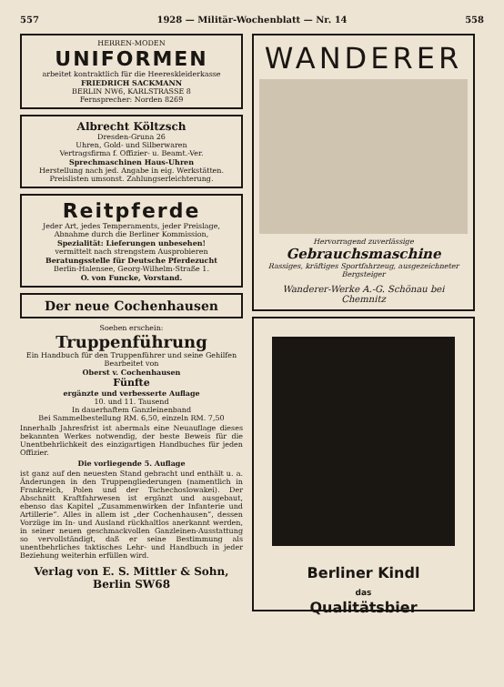557 1928 — Militär-Wochenblatt — Nr. 14 558
HERREN-MODEN
UNIFORMEN
arbeitet kontraktlich für die Heereskleiderkasse
FRIEDRICH SACKMANN
BERLIN NW6, KARLSTRASSE 8
Fernsprecher: Norden 8269
Albrecht Költzsch
Dresden-Gruna 26
Uhren, Gold- und Silberwaren
Vertragsfirma f. Offizier- u. Beamt.-Ver.
Sprechmaschinen Haus-Uhren
Herstellung nach jed. Angabe in eig. Werkstätten. Preislisten umsonst. Zahlungserleichterung.
Reitpferde
Jeder Art, jedes Temperaments, jeder Preislage, Abnahme durch die Berliner Kommission,
Spezialität: Lieferungen unbesehen!
vermittelt nach strengstem Ausprobieren
Beratungsstelle für Deutsche Pferdezucht
Berlin-Halensee, Georg-Wilhelm-Straße 1.
O. von Funcke, Vorstand.
Der neue Cochenhausen
Soeben erschein:
Truppenführung
Ein Handbuch für den Truppenführer und seine Gehilfen
Bearbeitet von
Oberst v. Cochenhausen
Fünfte
ergänzte und verbesserte Auflage
10. und 11. Tausend
In dauerhaftem Ganzleinenband
Bei Sammelbestellung RM. 6,50, einzeln RM. 7,50
Innerhalb Jahresfrist ist abermals eine Neuauflage dieses bekannten Werkes notwendig, der beste Beweis für die Unentbehrlichkeit des einzigartigen Handbuches für jeden Offizier.
Die vorliegende 5. Auflage
ist ganz auf den neuesten Stand gebracht und enthält u. a. Änderungen in den Truppengliederungen (namentlich in Frankreich, Polen und der Tschechoslowakei). Der Abschnitt Kraftfahrwesen ist ergänzt und ausgebaut, ebenso das Kapitel „Zusammenwirken der Infanterie und Artillerie“. Alles in allem ist „der Cochenhausen“, dessen Vorzüge im In- und Ausland rückhaltlos anerkannt werden, in seiner neuen geschmackvollen Ganzleinen-Ausstattung so vervollständigt, daß er seine Bestimmung als unentbehrliches taktisches Lehr- und Handbuch in jeder Beziehung weiterhin erfüllen wird.
Verlag von E. S. Mittler & Sohn, Berlin SW68
WANDERER
Hervorragend zuverlässige
Gebrauchsmaschine
Rassiges, kräftiges Sportfahrzeug, ausgezeichneter Bergsteiger
Wanderer-Werke A.-G. Schönau bei Chemnitz
Berliner Kindl
das
Qualitätsbier